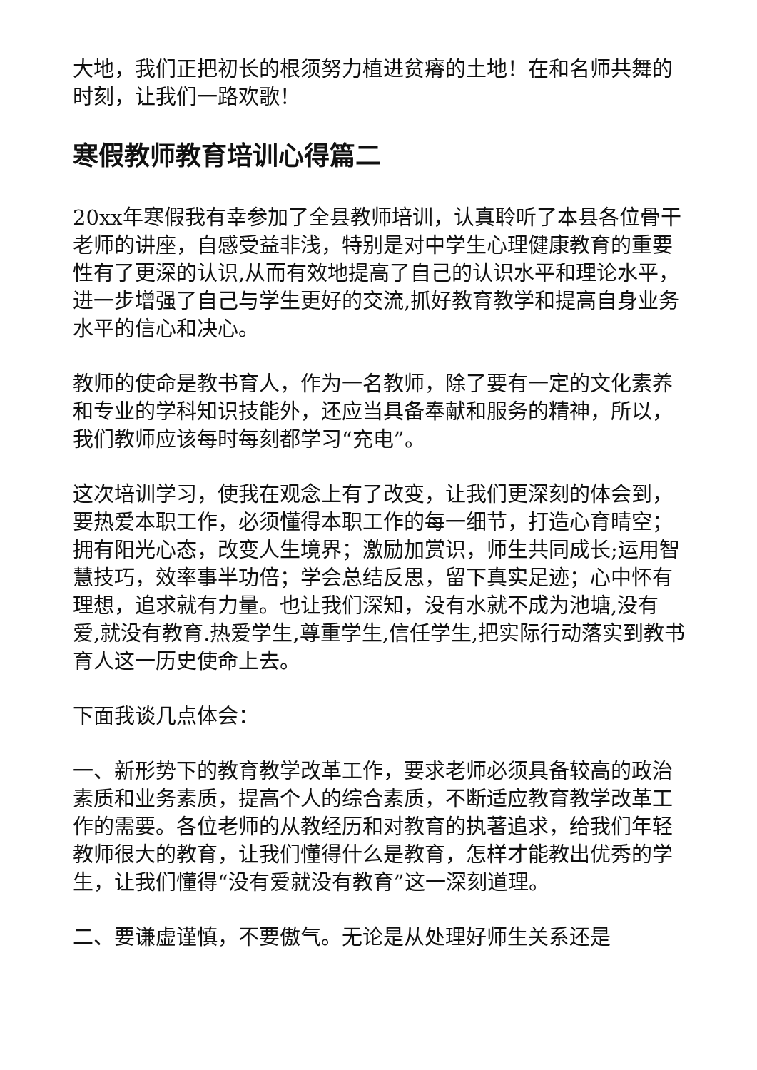大地，我们正把初长的根须努力植进贫瘠的土地！在和名师共舞的时刻，让我们一路欢歌！
寒假教师教育培训心得篇二
20xx年寒假我有幸参加了全县教师培训，认真聆听了本县各位骨干老师的讲座，自感受益非浅，特别是对中学生心理健康教育的重要性有了更深的认识,从而有效地提高了自己的认识水平和理论水平，进一步增强了自己与学生更好的交流,抓好教育教学和提高自身业务水平的信心和决心。
教师的使命是教书育人，作为一名教师，除了要有一定的文化素养和专业的学科知识技能外，还应当具备奉献和服务的精神，所以，我们教师应该每时每刻都学习“充电”。
这次培训学习，使我在观念上有了改变，让我们更深刻的体会到，要热爱本职工作，必须懂得本职工作的每一细节，打造心育晴空；拥有阳光心态，改变人生境界；激励加赏识，师生共同成长;运用智慧技巧，效率事半功倍；学会总结反思，留下真实足迹；心中怀有理想，追求就有力量。也让我们深知，没有水就不成为池塘,没有爱,就没有教育.热爱学生,尊重学生,信任学生,把实际行动落实到教书育人这一历史使命上去。
下面我谈几点体会：
一、新形势下的教育教学改革工作，要求老师必须具备较高的政治素质和业务素质，提高个人的综合素质，不断适应教育教学改革工作的需要。各位老师的从教经历和对教育的执著追求，给我们年轻教师很大的教育，让我们懂得什么是教育，怎样才能教出优秀的学生，让我们懂得“没有爱就没有教育”这一深刻道理。
二、要谦虚谨慎，不要傲气。无论是从处理好师生关系还是